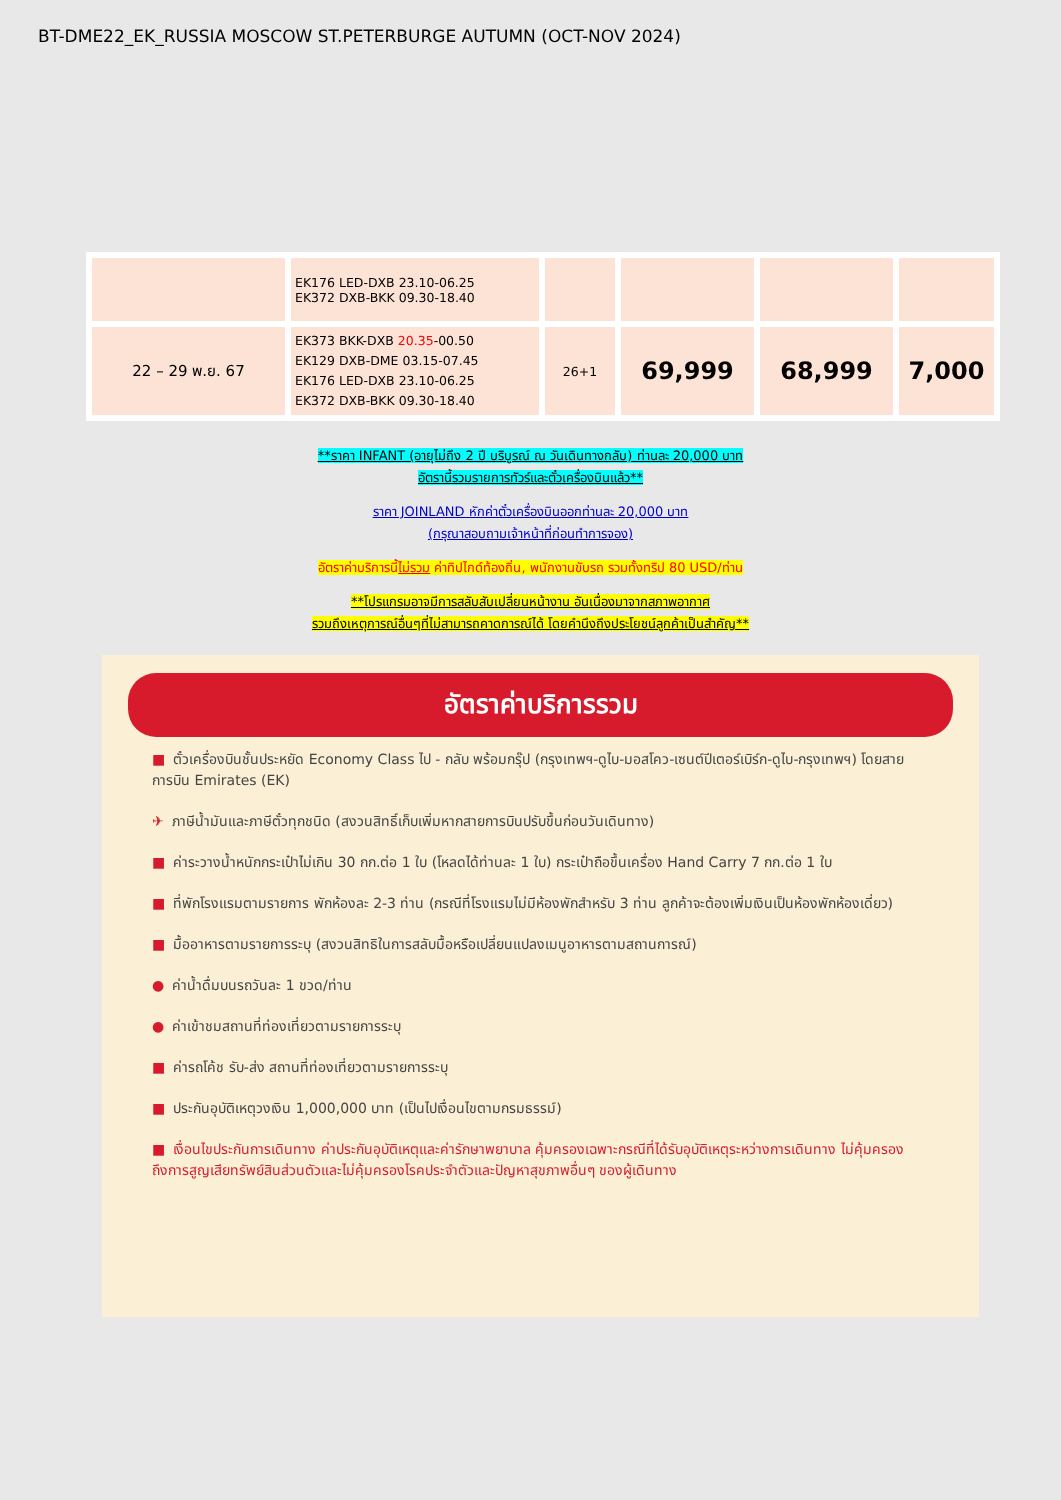BT-DME22_EK_RUSSIA MOSCOW ST.PETERBURGE AUTUMN (OCT-NOV 2024)
| | EK176 LED-DXB 23.10-06.25 EK372 DXB-BKK 09.30-18.40 | | | | |
| 22 – 29 พ.ย. 67 | EK373 BKK-DXB 20.35 -00.50 EK129 DXB-DME 03.15-07.45 EK176 LED-DXB 23.10-06.25 EK372 DXB-BKK 09.30-18.40 | 26+1 | 69,999 | 68,999 | 7,000 |
**ราคา INFANT (อายุไม่ถึง 2 ปี บริบูรณ์ ณ วันเดินทางกลับ) ท่านละ 20,000 บาท
อัตรานี้รวมรายการทัวร์และตั๋วเครื่องบินแล้ว**
ราคา JOINLAND หักค่าตั๋วเครื่องบินออกท่านละ 20,000 บาท
(กรุณาสอบถามเจ้าหน้าที่ก่อนทำการจอง)
อัตราค่าบริการนี้ไม่รวม ค่าทิปไกด์ท้องถิ่น, พนักงานขับรถ รวมทั้งทริป 80 USD/ท่าน
**โปรแกรมอาจมีการสลับสับเปลี่ยนหน้างาน อันเนื่องมาจากสภาพอากาศ
รวมถึงเหตุการณ์อื่นๆที่ไม่สามารถคาดการณ์ได้ โดยคำนึงถึงประโยชน์ลูกค้าเป็นสำคัญ**
อัตราค่าบริการรวม
■ ตั๋วเครื่องบินชั้นประหยัด Economy Class ไป - กลับ พร้อมกรุ๊ป (กรุงเทพฯ-ดูไบ-มอสโคว-เซนต์ปีเตอร์เบิร์ก-ดูไบ-กรุงเทพฯ) โดยสายการบิน Emirates (EK)
✈ ภาษีน้ำมันและภาษีตั๋วทุกชนิด (สงวนสิทธิ์เก็บเพิ่มหากสายการบินปรับขึ้นก่อนวันเดินทาง)
■ ค่าระวางน้ำหนักกระเป๋าไม่เกิน 30 กก.ต่อ 1 ใบ (โหลดได้ท่านละ 1 ใบ) กระเป๋าถือขึ้นเครื่อง Hand Carry 7 กก.ต่อ 1 ใบ
■ ที่พักโรงแรมตามรายการ พักห้องละ 2-3 ท่าน (กรณีที่โรงแรมไม่มีห้องพักสำหรับ 3 ท่าน ลูกค้าจะต้องเพิ่มเงินเป็นห้องพักห้องเดี่ยว)
■ มื้ออาหารตามรายการระบุ (สงวนสิทธิในการสลับมื้อหรือเปลี่ยนแปลงเมนูอาหารตามสถานการณ์)
● ค่าน้ำดื่มบนรถวันละ 1 ขวด/ท่าน
● ค่าเข้าชมสถานที่ท่องเที่ยวตามรายการระบุ
■ ค่ารถโค้ช รับ-ส่ง สถานที่ท่องเที่ยวตามรายการระบุ
■ ประกันอุบัติเหตุวงเงิน 1,000,000 บาท (เป็นไปเงื่อนไขตามกรมธรรม์)
■ เงื่อนไขประกันการเดินทาง ค่าประกันอุบัติเหตุและค่ารักษาพยาบาล คุ้มครองเฉพาะกรณีที่ได้รับอุบัติเหตุระหว่างการเดินทาง ไม่คุ้มครองถึงการสูญเสียทรัพย์สินส่วนตัวและไม่คุ้มครองโรคประจำตัวและปัญหาสุขภาพอื่นๆ ของผู้เดินทาง